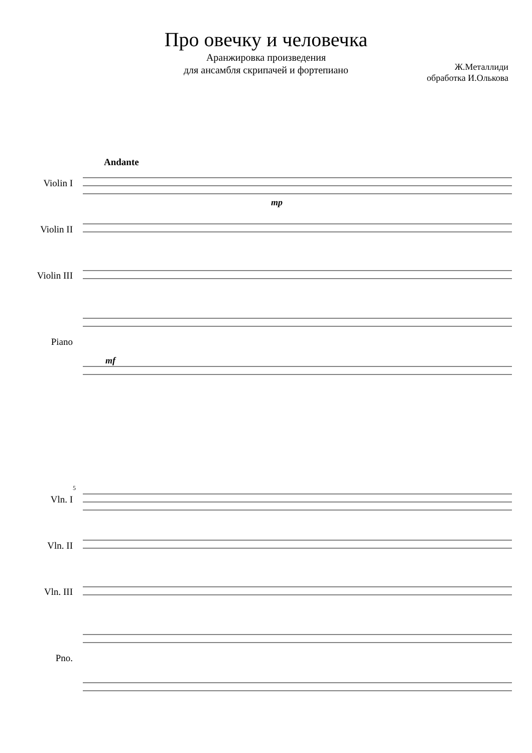Про овечку и человечка
Аранжировка произведения
для ансамбля скрипачей и фортепиано
Ж.Металлиди
обработка И.Олькова
Andante
Violin I
Violin II
Violin III
Piano
mf
mp
Vln. I
Vln. II
Vln. III
Pno.
5